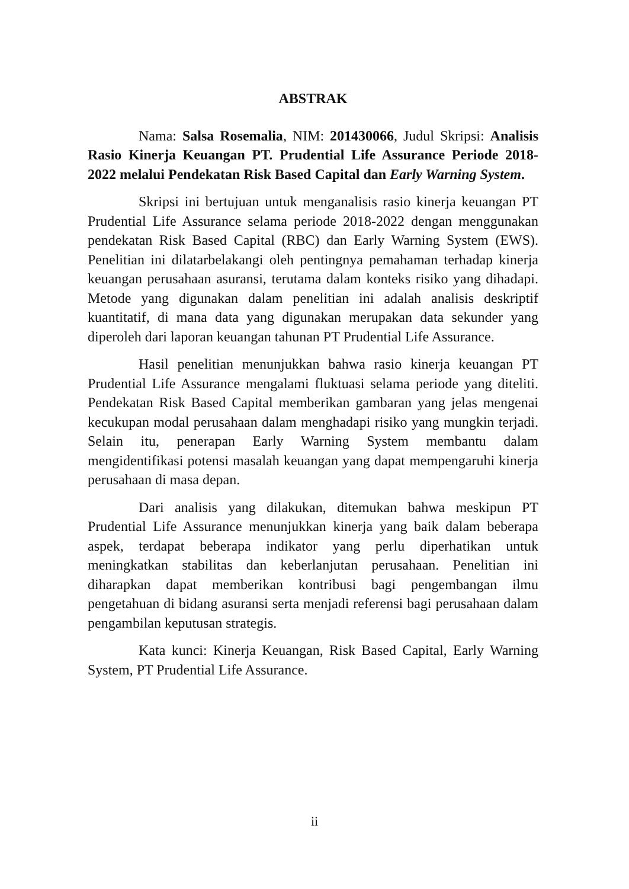ABSTRAK
Nama: Salsa Rosemalia, NIM: 201430066, Judul Skripsi: Analisis Rasio Kinerja Keuangan PT. Prudential Life Assurance Periode 2018-2022 melalui Pendekatan Risk Based Capital dan Early Warning System.
Skripsi ini bertujuan untuk menganalisis rasio kinerja keuangan PT Prudential Life Assurance selama periode 2018-2022 dengan menggunakan pendekatan Risk Based Capital (RBC) dan Early Warning System (EWS). Penelitian ini dilatarbelakangi oleh pentingnya pemahaman terhadap kinerja keuangan perusahaan asuransi, terutama dalam konteks risiko yang dihadapi. Metode yang digunakan dalam penelitian ini adalah analisis deskriptif kuantitatif, di mana data yang digunakan merupakan data sekunder yang diperoleh dari laporan keuangan tahunan PT Prudential Life Assurance.
Hasil penelitian menunjukkan bahwa rasio kinerja keuangan PT Prudential Life Assurance mengalami fluktuasi selama periode yang diteliti. Pendekatan Risk Based Capital memberikan gambaran yang jelas mengenai kecukupan modal perusahaan dalam menghadapi risiko yang mungkin terjadi. Selain itu, penerapan Early Warning System membantu dalam mengidentifikasi potensi masalah keuangan yang dapat mempengaruhi kinerja perusahaan di masa depan.
Dari analisis yang dilakukan, ditemukan bahwa meskipun PT Prudential Life Assurance menunjukkan kinerja yang baik dalam beberapa aspek, terdapat beberapa indikator yang perlu diperhatikan untuk meningkatkan stabilitas dan keberlanjutan perusahaan. Penelitian ini diharapkan dapat memberikan kontribusi bagi pengembangan ilmu pengetahuan di bidang asuransi serta menjadi referensi bagi perusahaan dalam pengambilan keputusan strategis.
Kata kunci: Kinerja Keuangan, Risk Based Capital, Early Warning System, PT Prudential Life Assurance.
ii